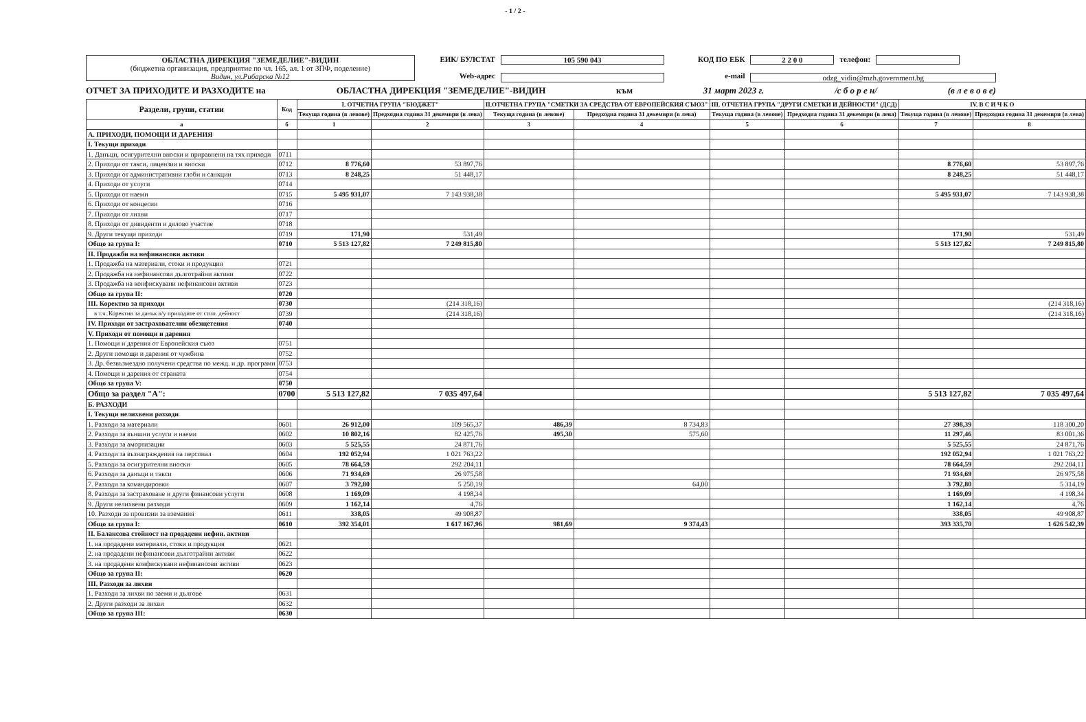- 1 / 2 -
ОБЛАСТНА ДИРЕКЦИЯ "ЗЕМЕДЕЛИЕ"-ВИДИН
(бюджетна организация, предприятие по чл. 165, ал. 1 от ЗПФ, поделение)
Видин, ул.Рибарска №12
ЕИК/ БУЛСТАТ
Web-адрес
105 590 043
КОД ПО ЕБК
e-mail
2 2 0 0 телефон:
odzg_vidin@mzh.government.bg
ОТЧЕТ ЗА ПРИХОДИТЕ И РАЗХОДИТЕ на ОБЛАСТНА ДИРЕКЦИЯ "ЗЕМЕДЕЛИЕ"-ВИДИН към 31 март 2023 г. /с б о р е н/ (в л е в о в е)
| Раздели, групи, статии | Код | I. ОТЧЕТНА ГРУПА "БЮДЖЕТ" | | II.ОТЧЕТНА ГРУПА "СМЕТКИ ЗА СРЕДСТВА ОТ ЕВРОПЕЙСКИЯ СЪЮЗ" | | III. ОТЧЕТНА ГРУПА "ДРУГИ СМЕТКИ И ДЕЙНОСТИ" (ДСД) | | IV. В С И Ч К О | |
| --- | --- | --- | --- | --- | --- | --- | --- | --- | --- |
| | | Текуща година (в левове) | Предходна година 31 декември (в лева) | Текуща година (в левове) | Предходна година 31 декември (в лева) | Текуща година (в левове) | Предходна година 31 декември (в лева) | Текуща година (в левове) | Предходна година 31 декември (в лева) |
| а | б | 1 | 2 | 3 | 4 | 5 | 6 | 7 | 8 |
| А. ПРИХОДИ, ПОМОЩИ И ДАРЕНИЯ | | | | | | | | | |
| I. Текущи приходи | | | | | | | | | |
| 1. Данъци, осигурителни вноски и приравнени на тях приходи | 0711 | | | | | | | | |
| 2. Приходи от такси, лицензии и вноски | 0712 | 8 776,60 | 53 897,76 | | | | | 8 776,60 | 53 897,76 |
| 3. Приходи от административни глоби и санкции | 0713 | 8 248,25 | 51 448,17 | | | | | 8 248,25 | 51 448,17 |
| 4. Приходи от услуги | 0714 | | | | | | | | |
| 5. Приходи от наеми | 0715 | 5 495 931,07 | 7 143 938,38 | | | | | 5 495 931,07 | 7 143 938,38 |
| 6. Приходи от концесии | 0716 | | | | | | | | |
| 7. Приходи от лихви | 0717 | | | | | | | | |
| 8. Приходи от дивиденти и дялово участие | 0718 | | | | | | | | |
| 9. Други текущи приходи | 0719 | 171,90 | 531,49 | | | | | 171,90 | 531,49 |
| Общо за група I: | 0710 | 5 513 127,82 | 7 249 815,80 | | | | | 5 513 127,82 | 7 249 815,80 |
| II. Продажби на нефинансови активи | | | | | | | | | |
| 1. Продажба на материали, стоки и продукция | 0721 | | | | | | | | |
| 2. Продажба на нефинансови дълготрайни активи | 0722 | | | | | | | | |
| 3. Продажба на конфискувани нефинансови активи | 0723 | | | | | | | | |
| Общо за група II: | 0720 | | | | | | | | |
| III. Коректив за приходи | 0730 | | (214 318,16) | | | | | | (214 318,16) |
| в т.ч. Коректив за данък в/у приходите от стоп. дейност | 0739 | | (214 318,16) | | | | | | (214 318,16) |
| IV. Приходи от застрахователни обезщетения | 0740 | | | | | | | | |
| V. Приходи от помощи и дарения | | | | | | | | | |
| 1. Помощи и дарения от Европейския съюз | 0751 | | | | | | | | |
| 2. Други помощи и дарения от чужбина | 0752 | | | | | | | | |
| 3. Др. безвъзмездно получени средства по межд. и др. програми | 0753 | | | | | | | | |
| 4. Помощи и дарения от страната | 0754 | | | | | | | | |
| Общо за група V: | 0750 | | | | | | | | |
| Общо за раздел "А": | 0700 | 5 513 127,82 | 7 035 497,64 | | | | | 5 513 127,82 | 7 035 497,64 |
| Б. РАЗХОДИ | | | | | | | | | |
| I. Текущи нелихвени разходи | | | | | | | | | |
| 1. Разходи за материали | 0601 | 26 912,00 | 109 565,37 | 486,39 | 8 734,83 | | | 27 398,39 | 118 300,20 |
| 2. Разходи за външни услуги и наеми | 0602 | 10 802,16 | 82 425,76 | 495,30 | 575,60 | | | 11 297,46 | 83 001,36 |
| 3. Разходи за амортизации | 0603 | 5 525,55 | 24 871,76 | | | | | 5 525,55 | 24 871,76 |
| 4. Разходи за възнаграждения на персонал | 0604 | 192 052,94 | 1 021 763,22 | | | | | 192 052,94 | 1 021 763,22 |
| 5. Разходи за осигурителни вноски | 0605 | 78 664,59 | 292 204,11 | | | | | 78 664,59 | 292 204,11 |
| 6. Разходи за данъци и такси | 0606 | 71 934,69 | 26 975,58 | | | | | 71 934,69 | 26 975,58 |
| 7. Разходи за командировки | 0607 | 3 792,80 | 5 250,19 | | 64,00 | | | 3 792,80 | 5 314,19 |
| 8. Разходи за застраховане и други финансови услуги | 0608 | 1 169,09 | 4 198,34 | | | | | 1 169,09 | 4 198,34 |
| 9. Други нелихвени разходи | 0609 | 1 162,14 | 4,76 | | | | | 1 162,14 | 4,76 |
| 10. Разходи за провизии за вземания | 0611 | 338,05 | 49 908,87 | | | | | 338,05 | 49 908,87 |
| Общо за група I: | 0610 | 392 354,01 | 1 617 167,96 | 981,69 | 9 374,43 | | | 393 335,70 | 1 626 542,39 |
| II. Балансова стойност на продадени нефин. активи | | | | | | | | | |
| 1. на продадени материали, стоки и продукция | 0621 | | | | | | | | |
| 2. на продадени нефинансови дълготрайни активи | 0622 | | | | | | | | |
| 3. на продадени конфискувани нефинансови активи | 0623 | | | | | | | | |
| Общо за група II: | 0620 | | | | | | | | |
| III. Разходи за лихви | | | | | | | | | |
| 1. Разходи за лихви по заеми и дългове | 0631 | | | | | | | | |
| 2. Други разходи за лихви | 0632 | | | | | | | | |
| Общо за група III: | 0630 | | | | | | | | |